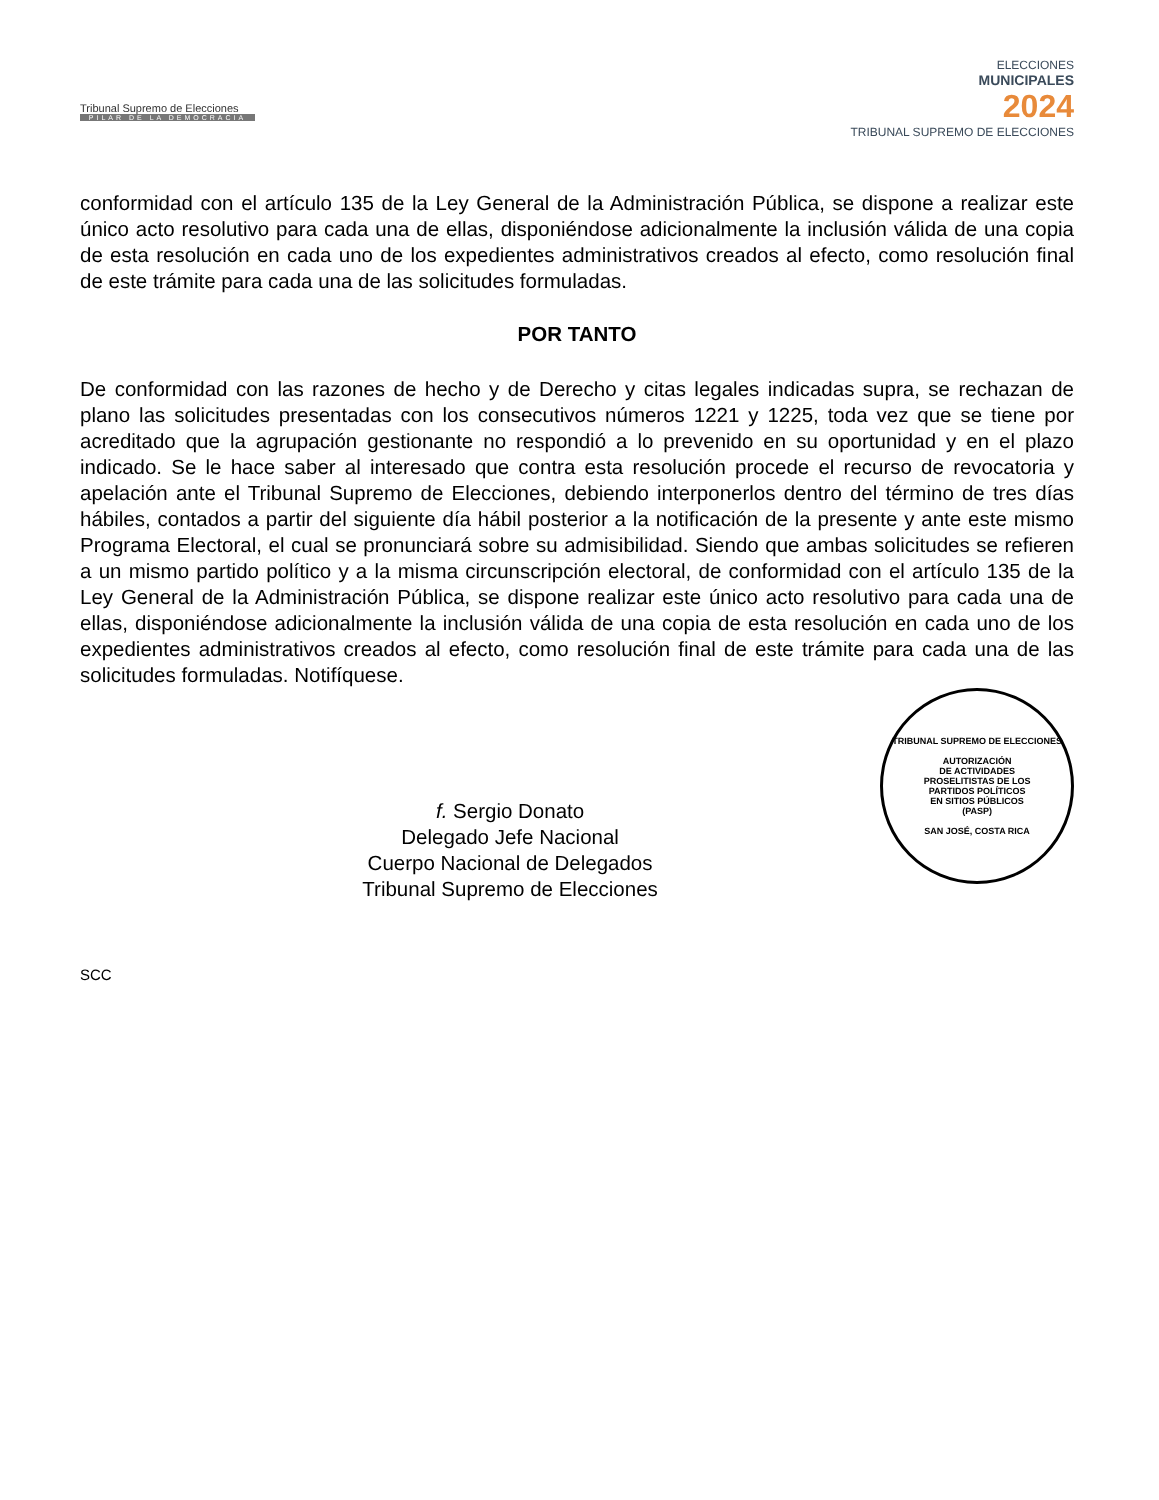Tribunal Supremo de Elecciones
PILAR DE LA DEMOCRACIA
ELECCIONES
MUNICIPALES
2024
TRIBUNAL SUPREMO DE ELECCIONES
conformidad con el artículo 135 de la Ley General de la Administración Pública, se dispone a realizar este único acto resolutivo para cada una de ellas, disponiéndose adicionalmente la inclusión válida de una copia de esta resolución en cada uno de los expedientes administrativos creados al efecto, como resolución final de este trámite para cada una de las solicitudes formuladas.
POR TANTO
De conformidad con las razones de hecho y de Derecho y citas legales indicadas supra, se rechazan de plano las solicitudes presentadas con los consecutivos números 1221 y 1225, toda vez que se tiene por acreditado que la agrupación gestionante no respondió a lo prevenido en su oportunidad y en el plazo indicado. Se le hace saber al interesado que contra esta resolución procede el recurso de revocatoria y apelación ante el Tribunal Supremo de Elecciones, debiendo interponerlos dentro del término de tres días hábiles, contados a partir del siguiente día hábil posterior a la notificación de la presente y ante este mismo Programa Electoral, el cual se pronunciará sobre su admisibilidad. Siendo que ambas solicitudes se refieren a un mismo partido político y a la misma circunscripción electoral, de conformidad con el artículo 135 de la Ley General de la Administración Pública, se dispone realizar este único acto resolutivo para cada una de ellas, disponiéndose adicionalmente la inclusión válida de una copia de esta resolución en cada uno de los expedientes administrativos creados al efecto, como resolución final de este trámite para cada una de las solicitudes formuladas. Notifíquese.
f. Sergio Donato
Delegado Jefe Nacional
Cuerpo Nacional de Delegados
Tribunal Supremo de Elecciones
TRIBUNAL SUPREMO DE ELECCIONES
AUTORIZACIÓN
DE ACTIVIDADES
PROSELITISTAS DE LOS
PARTIDOS POLÍTICOS
EN SITIOS PÚBLICOS
(PASP)
SAN JOSÉ, COSTA RICA
SCC